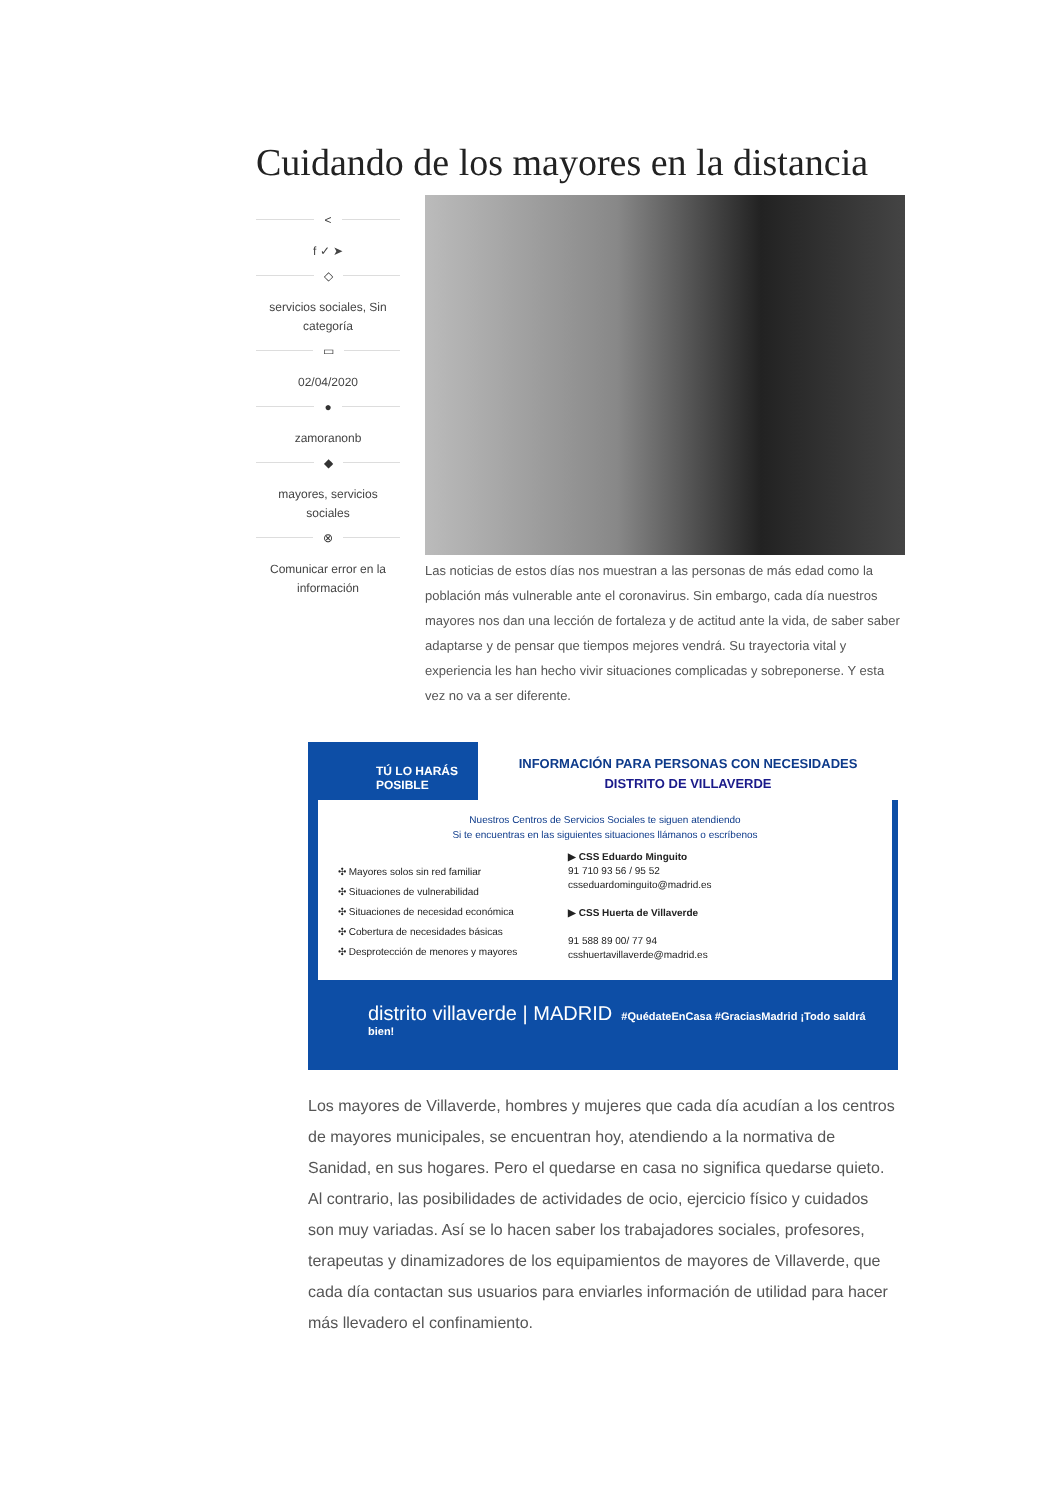Cuidando de los mayores en la distancia
<
f ✓ ➤
◇
servicios sociales, Sin categoría
▭
02/04/2020
●
zamoranonb
◆
mayores, servicios sociales
⊗
Comunicar error en la información
Las noticias de estos días nos muestran a las personas de más edad como la población más vulnerable ante el coronavirus. Sin embargo, cada día nuestros mayores nos dan una lección de fortaleza y de actitud ante la vida, de saber saber adaptarse y de pensar que tiempos mejores vendrá. Su trayectoria vital y experiencia les han hecho vivir situaciones complicadas y sobreponerse. Y esta vez no va a ser diferente.
TÚ LO HARÁS
POSIBLE
INFORMACIÓN PARA PERSONAS CON NECESIDADES
DISTRITO DE VILLAVERDE
Nuestros Centros de Servicios Sociales te siguen atendiendo
Si te encuentras en las siguientes situaciones llámanos o escríbenos
✣ Mayores solos sin red familiar
✣ Situaciones de vulnerabilidad
✣ Situaciones de necesidad económica
✣ Cobertura de necesidades básicas
✣ Desprotección de menores y mayores
▶ CSS Eduardo Minguito
91 710 93 56 / 95 52
csseduardominguito@madrid.es
▶ CSS Huerta de Villaverde
91 588 89 00/ 77 94
csshuertavillaverde@madrid.es
distrito villaverde | MADRID #QuédateEnCasa #GraciasMadrid ¡Todo saldrá bien!
Los mayores de Villaverde, hombres y mujeres que cada día acudían a los centros de mayores municipales, se encuentran hoy, atendiendo a la normativa de Sanidad, en sus hogares. Pero el quedarse en casa no significa quedarse quieto. Al contrario, las posibilidades de actividades de ocio, ejercicio físico y cuidados son muy variadas. Así se lo hacen saber los trabajadores sociales, profesores, terapeutas y dinamizadores de los equipamientos de mayores de Villaverde, que cada día contactan sus usuarios para enviarles información de utilidad para hacer más llevadero el confinamiento.